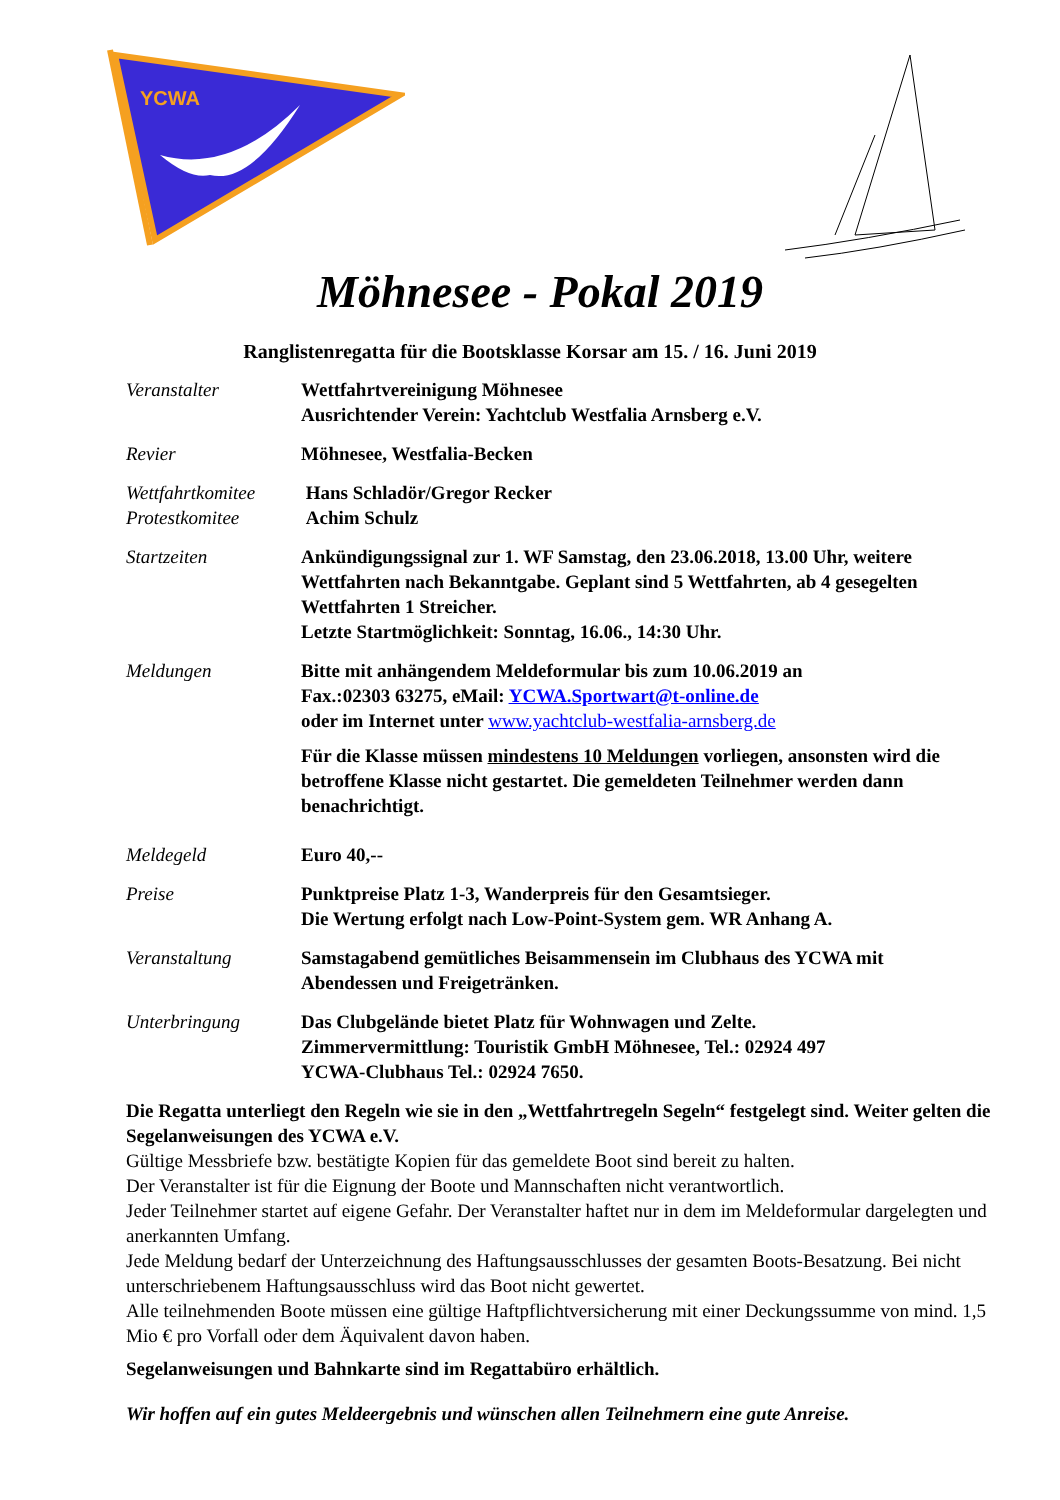YCWA
Möhnesee - Pokal 2019
Ranglistenregatta für die Bootsklasse Korsar am 15. / 16. Juni 2019
Veranstalter Wettfahrtvereinigung Möhnesee
Ausrichtender Verein: Yachtclub Westfalia Arnsberg e.V.
Revier Möhnesee, Westfalia-Becken
Wettfahrtkomitee
Protestkomitee
Hans Schladör/Gregor Recker
Achim Schulz
Startzeiten Ankündigungssignal zur 1. WF Samstag, den 23.06.2018, 13.00 Uhr, weitere Wettfahrten nach Bekanntgabe. Geplant sind 5 Wettfahrten, ab 4 gesegelten Wettfahrten 1 Streicher.
Letzte Startmöglichkeit: Sonntag, 16.06., 14:30 Uhr.
Meldungen Bitte mit anhängendem Meldeformular bis zum 10.06.2019 an
Fax.:02303 63275, eMail: YCWA.Sportwart@t-online.de
oder im Internet unter www.yachtclub-westfalia-arnsberg.de
Für die Klasse müssen mindestens 10 Meldungen vorliegen, ansonsten wird die betroffene Klasse nicht gestartet. Die gemeldeten Teilnehmer werden dann benachrichtigt.
Meldegeld Euro 40,--
Preise Punktpreise Platz 1-3, Wanderpreis für den Gesamtsieger.
Die Wertung erfolgt nach Low-Point-System gem. WR Anhang A.
Veranstaltung Samstagabend gemütliches Beisammensein im Clubhaus des YCWA mit Abendessen und Freigetränken.
Unterbringung Das Clubgelände bietet Platz für Wohnwagen und Zelte.
Zimmervermittlung: Touristik GmbH Möhnesee, Tel.: 02924 497
YCWA-Clubhaus Tel.: 02924 7650.
Die Regatta unterliegt den Regeln wie sie in den „Wettfahrtregeln Segeln“ festgelegt sind. Weiter gelten die Segelanweisungen des YCWA e.V.
Gültige Messbriefe bzw. bestätigte Kopien für das gemeldete Boot sind bereit zu halten.
Der Veranstalter ist für die Eignung der Boote und Mannschaften nicht verantwortlich.
Jeder Teilnehmer startet auf eigene Gefahr. Der Veranstalter haftet nur in dem im Meldeformular dargelegten und anerkannten Umfang.
Jede Meldung bedarf der Unterzeichnung des Haftungsausschlusses der gesamten Boots-Besatzung. Bei nicht unterschriebenem Haftungsausschluss wird das Boot nicht gewertet.
Alle teilnehmenden Boote müssen eine gültige Haftpflichtversicherung mit einer Deckungssumme von mind. 1,5 Mio € pro Vorfall oder dem Äquivalent davon haben.
Segelanweisungen und Bahnkarte sind im Regattabüro erhältlich.
Wir hoffen auf ein gutes Meldeergebnis und wünschen allen Teilnehmern eine gute Anreise.